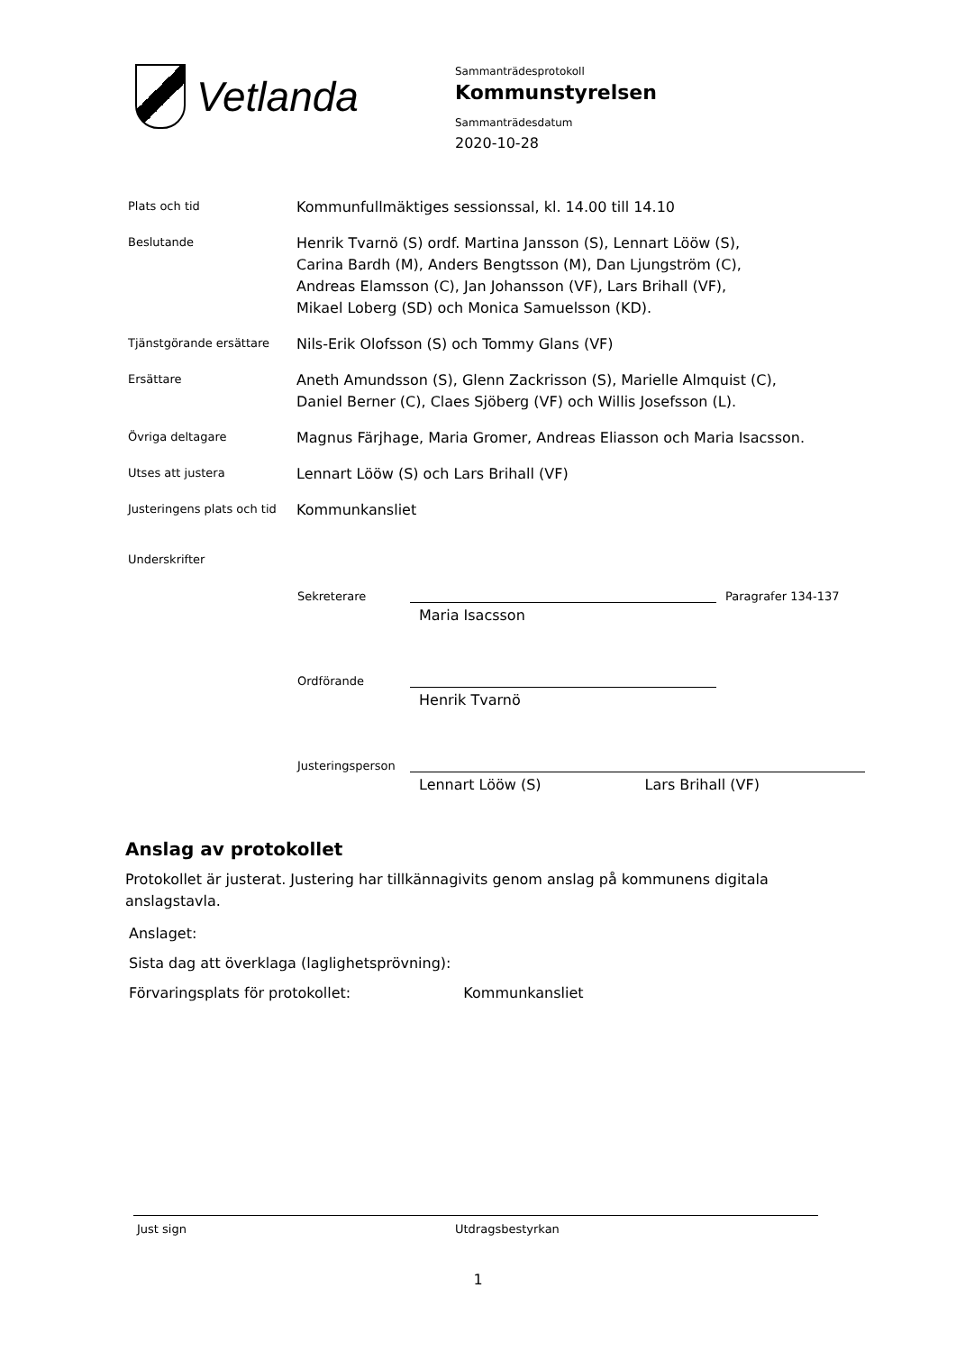Vetlanda
Sammanträdesprotokoll
Kommunstyrelsen
Sammanträdesdatum
2020-10-28
Plats och tid
Kommunfullmäktiges sessionssal, kl. 14.00 till 14.10
Beslutande
Henrik Tvarnö (S) ordf. Martina Jansson (S), Lennart Lööw (S),
Carina Bardh (M), Anders Bengtsson (M), Dan Ljungström (C),
Andreas Elamsson (C), Jan Johansson (VF), Lars Brihall (VF),
Mikael Loberg (SD) och Monica Samuelsson (KD).
Tjänstgörande ersättare
Nils-Erik Olofsson (S) och Tommy Glans (VF)
Ersättare
Aneth Amundsson (S), Glenn Zackrisson (S), Marielle Almquist (C),
Daniel Berner (C), Claes Sjöberg (VF) och Willis Josefsson (L).
Övriga deltagare
Magnus Färjhage, Maria Gromer, Andreas Eliasson och Maria Isacsson.
Utses att justera
Lennart Lööw (S) och Lars Brihall (VF)
Justeringens plats och tid
Kommunkansliet
Underskrifter
Sekreterare
Paragrafer 134-137
Maria Isacsson
Ordförande
Henrik Tvarnö
Justeringsperson
Lennart Lööw (S) Lars Brihall (VF)
Anslag av protokollet
Protokollet är justerat. Justering har tillkännagivits genom anslag på kommunens digitala anslagstavla.
Anslaget:
Sista dag att överklaga (laglighetsprövning):
Förvaringsplats för protokollet: Kommunkansliet
Just sign Utdragsbestyrkan
1